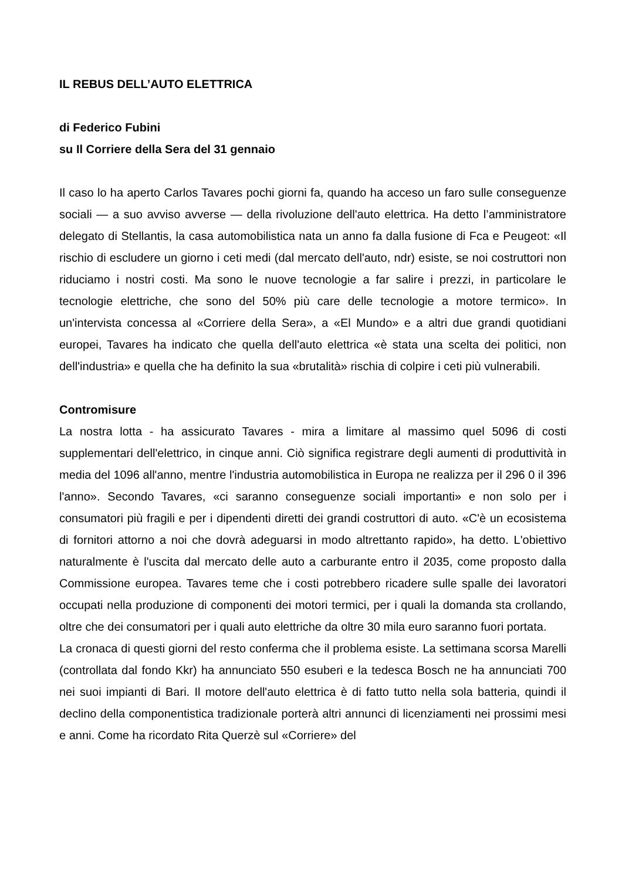IL REBUS DELL’AUTO ELETTRICA
di Federico Fubini
su Il Corriere della Sera del 31 gennaio
Il caso lo ha aperto Carlos Tavares pochi giorni fa, quando ha acceso un faro sulle conseguenze sociali — a suo avviso avverse — della rivoluzione dell'auto elettrica. Ha detto l’amministratore delegato di Stellantis, la casa automobilistica nata un anno fa dalla fusione di Fca e Peugeot: «Il rischio di escludere un giorno i ceti medi (dal mercato dell'auto, ndr) esiste, se noi costruttori non riduciamo i nostri costi. Ma sono le nuove tecnologie a far salire i prezzi, in particolare le tecnologie elettriche, che sono del 50% più care delle tecnologie a motore termico». In un'intervista concessa al «Corriere della Sera», a «El Mundo» e a altri due grandi quotidiani europei, Tavares ha indicato che quella dell'auto elettrica «è stata una scelta dei politici, non dell'industria» e quella che ha definito la sua «brutalità» rischia di colpire i ceti più vulnerabili.
Contromisure
La nostra lotta - ha assicurato Tavares - mira a limitare al massimo quel 5096 di costi supplementari dell'elettrico, in cinque anni. Ciò significa registrare degli aumenti di produttività in media del 1096 all'anno, mentre l'industria automobilistica in Europa ne realizza per il 296 0 il 396 l'anno». Secondo Tavares, «ci saranno conseguenze sociali importanti» e non solo per i consumatori più fragili e per i dipendenti diretti dei grandi costruttori di auto. «C'è un ecosistema di fornitori attorno a noi che dovrà adeguarsi in modo altrettanto rapido», ha detto. L'obiettivo naturalmente è l'uscita dal mercato delle auto a carburante entro il 2035, come proposto dalla Commissione europea. Tavares teme che i costi potrebbero ricadere sulle spalle dei lavoratori occupati nella produzione di componenti dei motori termici, per i quali la domanda sta crollando, oltre che dei consumatori per i quali auto elettriche da oltre 30 mila euro saranno fuori portata.
La cronaca di questi giorni del resto conferma che il problema esiste. La settimana scorsa Marelli (controllata dal fondo Kkr) ha annunciato 550 esuberi e la tedesca Bosch ne ha annunciati 700 nei suoi impianti di Bari. Il motore dell'auto elettrica è di fatto tutto nella sola batteria, quindi il declino della componentistica tradizionale porterà altri annunci di licenziamenti nei prossimi mesi e anni. Come ha ricordato Rita Querzè sul «Corriere» del